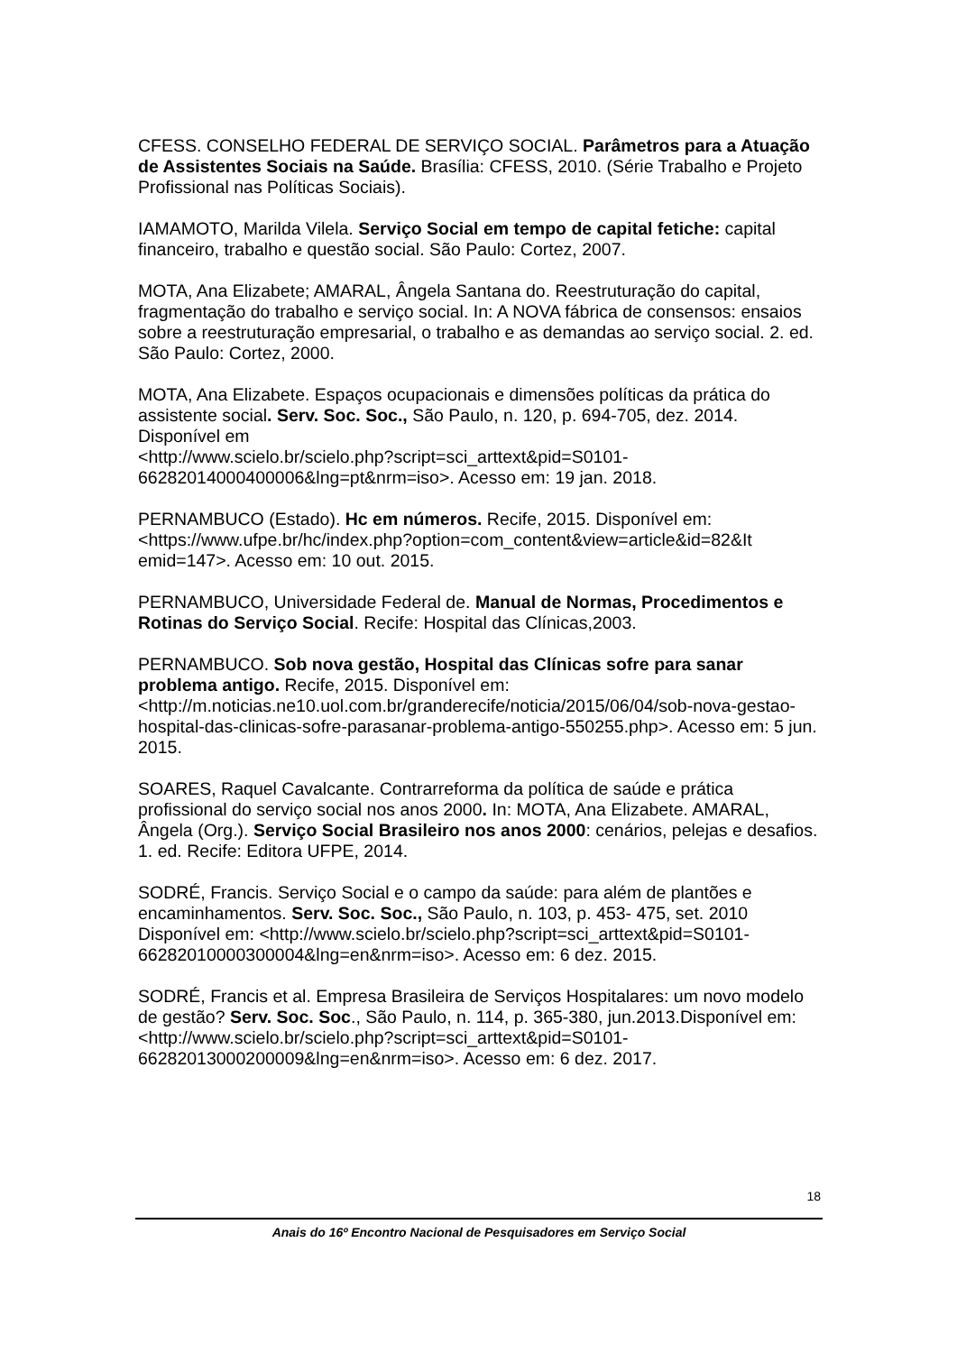CFESS. CONSELHO FEDERAL DE SERVIÇO SOCIAL. Parâmetros para a Atuação de Assistentes Sociais na Saúde. Brasília: CFESS, 2010. (Série Trabalho e Projeto Profissional nas Políticas Sociais).
IAMAMOTO, Marilda Vilela. Serviço Social em tempo de capital fetiche: capital financeiro, trabalho e questão social. São Paulo: Cortez, 2007.
MOTA, Ana Elizabete; AMARAL, Ângela Santana do. Reestruturação do capital, fragmentação do trabalho e serviço social. In: A NOVA fábrica de consensos: ensaios sobre a reestruturação empresarial, o trabalho e as demandas ao serviço social. 2. ed. São Paulo: Cortez, 2000.
MOTA, Ana Elizabete. Espaços ocupacionais e dimensões políticas da prática do assistente social. Serv. Soc. Soc., São Paulo, n. 120, p. 694-705, dez. 2014. Disponível em
<http://www.scielo.br/scielo.php?script=sci_arttext&pid=S0101-66282014000400006&lng=pt&nrm=iso>. Acesso em: 19 jan. 2018.
PERNAMBUCO (Estado). Hc em números. Recife, 2015. Disponível em: <https://www.ufpe.br/hc/index.php?option=com_content&view=article&id=82&It emid=147>. Acesso em: 10 out. 2015.
PERNAMBUCO, Universidade Federal de. Manual de Normas, Procedimentos e Rotinas do Serviço Social. Recife: Hospital das Clínicas,2003.
PERNAMBUCO. Sob nova gestão, Hospital das Clínicas sofre para sanar problema antigo. Recife, 2015. Disponível em:
<http://m.noticias.ne10.uol.com.br/granderecife/noticia/2015/06/04/sob-nova-gestao-hospital-das-clinicas-sofre-parasanar-problema-antigo-550255.php>. Acesso em: 5 jun. 2015.
SOARES, Raquel Cavalcante. Contrarreforma da política de saúde e prática profissional do serviço social nos anos 2000. In: MOTA, Ana Elizabete. AMARAL, Ângela (Org.). Serviço Social Brasileiro nos anos 2000: cenários, pelejas e desafios. 1. ed. Recife: Editora UFPE, 2014.
SODRÉ, Francis. Serviço Social e o campo da saúde: para além de plantões e encaminhamentos. Serv. Soc. Soc., São Paulo, n. 103, p. 453- 475, set. 2010 Disponível em: <http://www.scielo.br/scielo.php?script=sci_arttext&pid=S0101-66282010000300004&lng=en&nrm=iso>. Acesso em: 6 dez. 2015.
SODRÉ, Francis et al. Empresa Brasileira de Serviços Hospitalares: um novo modelo de gestão? Serv. Soc. Soc., São Paulo, n. 114, p. 365-380, jun.2013.Disponível em:
<http://www.scielo.br/scielo.php?script=sci_arttext&pid=S0101-66282013000200009&lng=en&nrm=iso>. Acesso em: 6 dez. 2017.
18
Anais do 16º Encontro Nacional de Pesquisadores em Serviço Social